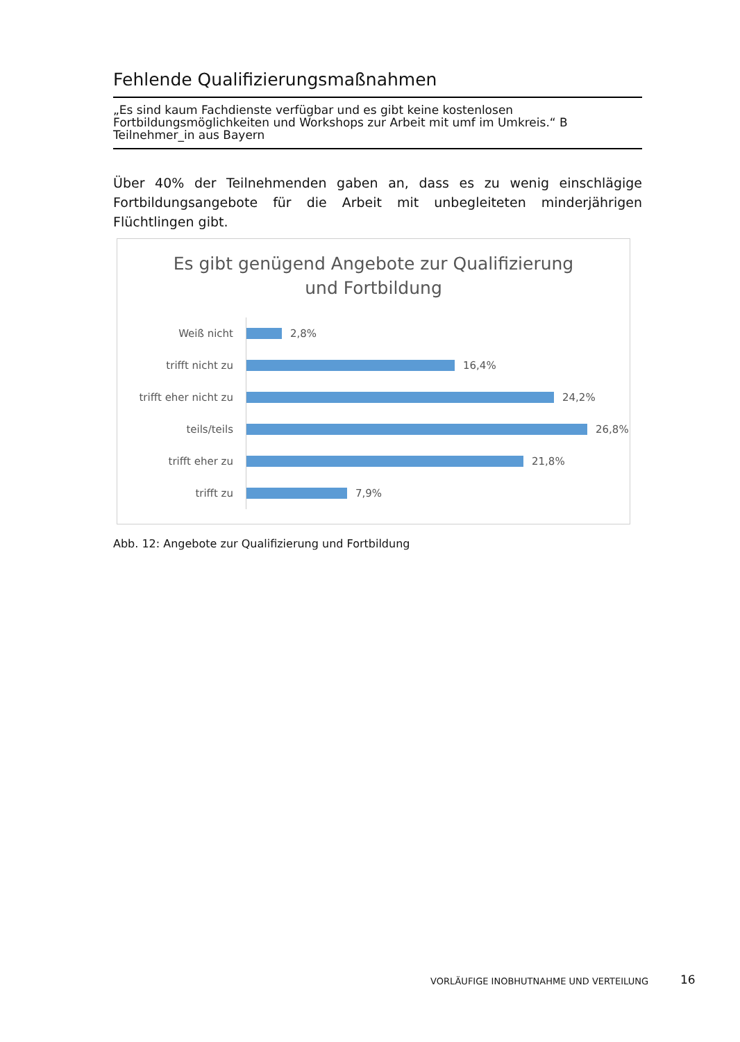Fehlende Qualifizierungsmaßnahmen
„Es sind kaum Fachdienste verfügbar und es gibt keine kostenlosen Fortbildungsmöglichkeiten und Workshops zur Arbeit mit umf im Umkreis.“ B Teilnehmer_in aus Bayern
Über 40% der Teilnehmenden gaben an, dass es zu wenig einschlägige Fortbildungsangebote für die Arbeit mit unbegleiteten minderjährigen Flüchtlingen gibt.
Es gibt genügend Angebote zur Qualifizierung
und Fortbildung
Weiß nicht
2,8%
trifft nicht zu
16,4%
trifft eher nicht zu
24,2%
teils/teils
26,8%
trifft eher zu
21,8%
trifft zu
7,9%
Abb. 12: Angebote zur Qualifizierung und Fortbildung
VORLÄUFIGE INOBHUTNAHME UND VERTEILUNG
16